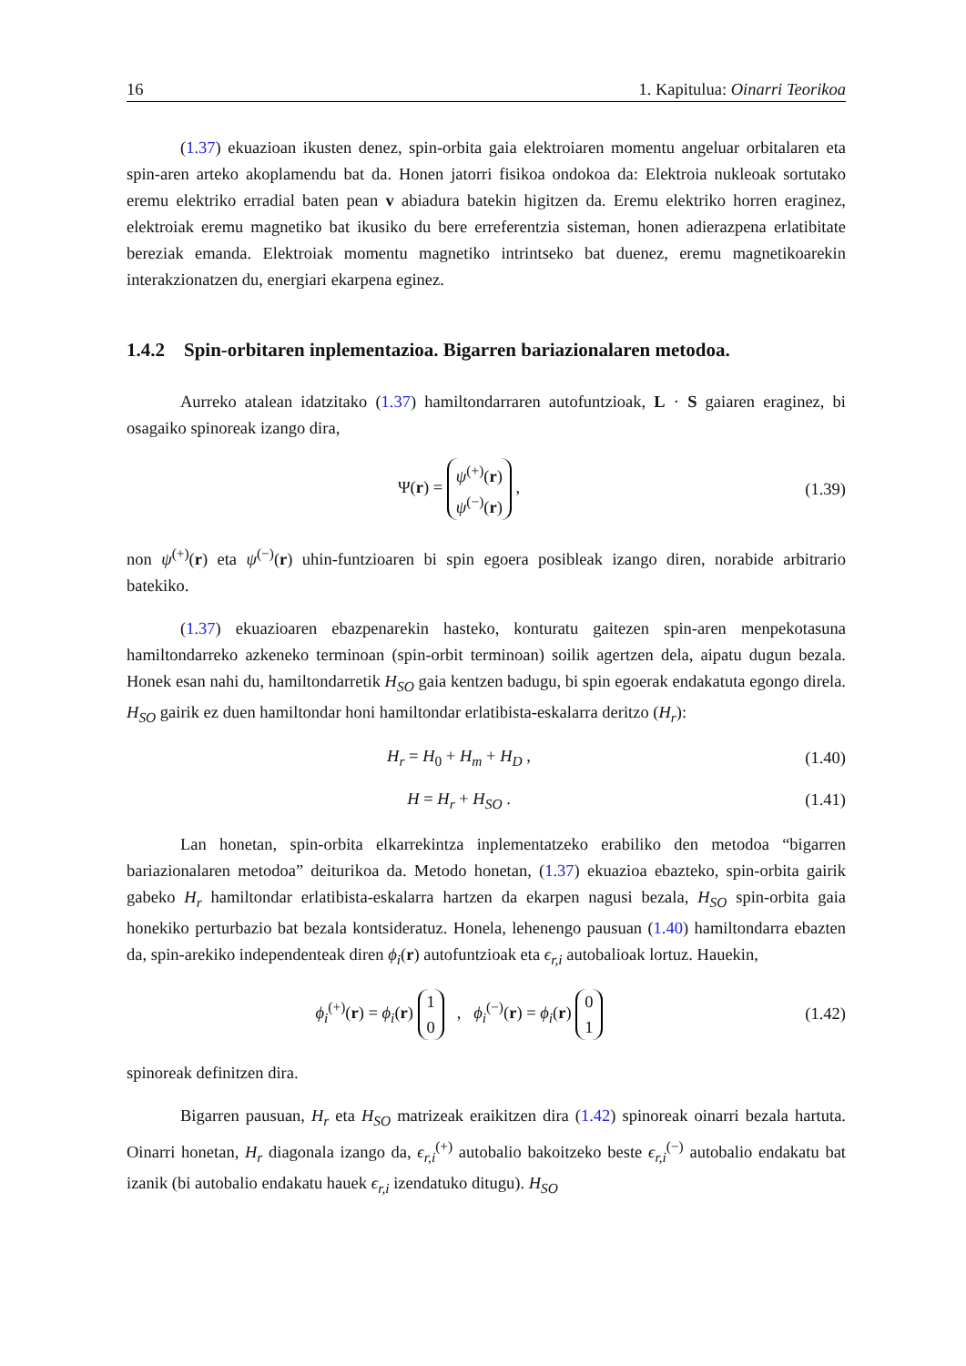16 1. Kapitulua: Oinarri Teorikoa
(1.37) ekuazioan ikusten denez, spin-orbita gaia elektroiaren momentu angeluar orbitalaren eta spin-aren arteko akoplamendu bat da. Honen jatorri fisikoa ondokoa da: Elektroia nukleoak sortutako eremu elektriko erradial baten pean v abiadura batekin higitzen da. Eremu elektriko horren eraginez, elektroiak eremu magnetiko bat ikusiko du bere erreferentzia sisteman, honen adierazpena erlatibitate bereziak emanda. Elektroiak momentu magnetiko intrintseko bat duenez, eremu magnetikoarekin interakzionatzen du, energiari ekarpena eginez.
1.4.2 Spin-orbitaren inplementazioa. Bigarren bariazionalaren metodoa.
Aurreko atalean idatzitako (1.37) hamiltondarraren autofuntzioak, L · S gaiaren eraginez, bi osagaiko spinoreak izango dira,
Ψ(r) = ψ<sup>(+)</sup>(r)
ψ<sup>(−)</sup>(r) ,
(1.39)
non ψ<sup>(+)</sup>(r) eta ψ<sup>(−)</sup>(r) uhin-funtzioaren bi spin egoera posibleak izango diren, norabide arbitrario batekiko.
(1.37) ekuazioaren ebazpenarekin hasteko, konturatu gaitezen spin-aren menpekotasuna hamiltondarreko azkeneko terminoan (spin-orbit terminoan) soilik agertzen dela, aipatu dugun bezala. Honek esan nahi du, hamiltondarretik H<sub>SO</sub> gaia kentzen badugu, bi spin egoerak endakatuta egongo direla. H<sub>SO</sub> gairik ez duen hamiltondar honi hamiltondar erlatibista-eskalarra deritzo (H<sub>r</sub>):
H<sub>r</sub> = H<sub>0</sub> + H<sub>m</sub> + H<sub>D</sub> ,
(1.40)
H = H<sub>r</sub> + H<sub>SO</sub> .
(1.41)
Lan honetan, spin-orbita elkarrekintza inplementatzeko erabiliko den metodoa “bigarren bariazionalaren metodoa” deiturikoa da. Metodo honetan, (1.37) ekuazioa ebazteko, spin-orbita gairik gabeko H<sub>r</sub> hamiltondar erlatibista-eskalarra hartzen da ekarpen nagusi bezala, H<sub>SO</sub> spin-orbita gaia honekiko perturbazio bat bezala kontsideratuz. Honela, lehenengo pausuan (1.40) hamiltondarra ebazten da, spin-arekiko independenteak diren ϕ<sub>i</sub>(r) autofuntzioak eta ϵ<sub>r,i</sub> autobalioak lortuz. Hauekin,
ϕ<sub>i</sub><sup>(+)</sup>(r) = ϕ<sub>i</sub>(r) 1
0 , ϕ<sub>i</sub><sup>(−)</sup>(r) = ϕ<sub>i</sub>(r) 0
1
(1.42)
spinoreak definitzen dira.
Bigarren pausuan, H<sub>r</sub> eta H<sub>SO</sub> matrizeak eraikitzen dira (1.42) spinoreak oinarri bezala hartuta. Oinarri honetan, H<sub>r</sub> diagonala izango da, ϵ<sub>r,i</sub><sup>(+)</sup> autobalio bakoitzeko beste ϵ<sub>r,i</sub><sup>(−)</sup> autobalio endakatu bat izanik (bi autobalio endakatu hauek ϵ<sub>r,i</sub> izendatuko ditugu). H<sub>SO</sub>